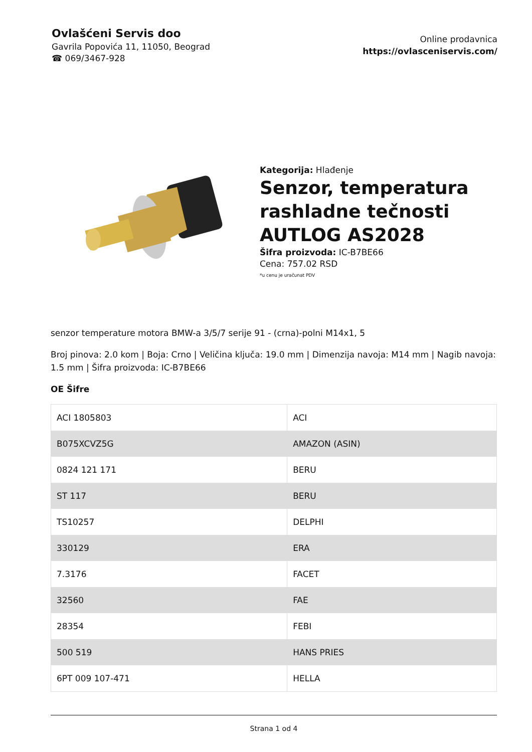Ovlašćeni Servis doo
Gavrila Popovića 11, 11050, Beograd
☎ 069/3467-928
Online prodavnica
https://ovlasceniservis.com/
Kategorija: Hlađenje
Senzor, temperatura rashladne tečnosti AUTLOG AS2028
Šifra proizvoda: IC-B7BE66
Cena: 757.02 RSD
*u cenu je uračunat PDV
senzor temperature motora BMW-a 3/5/7 serije 91 - (crna)-polni M14x1, 5
Broj pinova: 2.0 kom | Boja: Crno | Veličina ključa: 19.0 mm | Dimenzija navoja: M14 mm | Nagib navoja: 1.5 mm | Šifra proizvoda: IC-B7BE66
OE Šifre
| ACI 1805803 | ACI |
| B075XCVZ5G | AMAZON (ASIN) |
| 0824 121 171 | BERU |
| ST 117 | BERU |
| TS10257 | DELPHI |
| 330129 | ERA |
| 7.3176 | FACET |
| 32560 | FAE |
| 28354 | FEBI |
| 500 519 | HANS PRIES |
| 6PT 009 107-471 | HELLA |
Strana 1 od 4